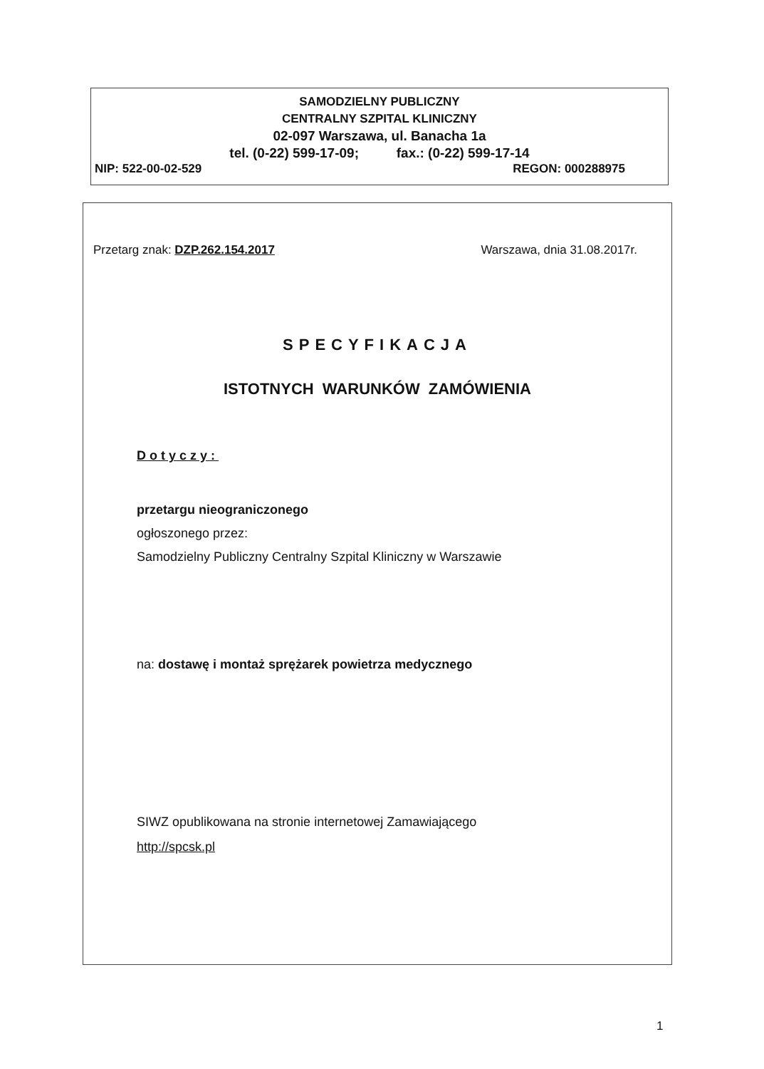SAMODZIELNY PUBLICZNY
CENTRALNY SZPITAL KLINICZNY
02-097 Warszawa, ul. Banacha 1a
tel. (0-22) 599-17-09; fax.: (0-22) 599-17-14
NIP: 522-00-02-529 REGON: 000288975
Przetarg znak: DZP.262.154.2017 Warszawa, dnia 31.08.2017r.
SPECYFIKACJA
ISTOTNYCH WARUNKÓW ZAMÓWIENIA
Dotyczy:
przetargu nieograniczonego
ogłoszonego przez:
Samodzielny Publiczny Centralny Szpital Kliniczny w Warszawie
na: dostawę i montaż sprężarek powietrza medycznego
SIWZ opublikowana na stronie internetowej Zamawiającego
http://spcsk.pl
1